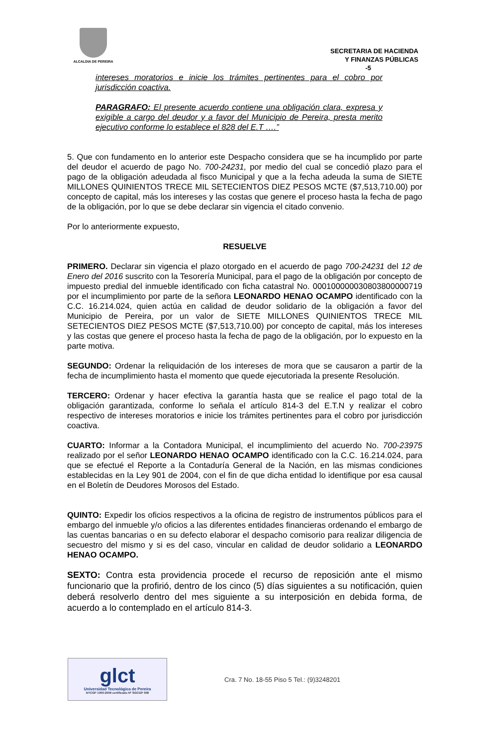ALCALDIA DE PEREIRA
SECRETARIA DE HACIENDA
Y FINANZAS PÚBLICAS
-5
intereses moratorios e inicie los trámites pertinentes para el cobro por jurisdicción coactiva.
PARAGRAFO: El presente acuerdo contiene una obligación clara, expresa y exigible a cargo del deudor y a favor del Municipio de Pereira, presta merito ejecutivo conforme lo establece el 828 del E.T ….”
5. Que con fundamento en lo anterior este Despacho considera que se ha incumplido por parte del deudor el acuerdo de pago No. 700-24231, por medio del cual se concedió plazo para el pago de la obligación adeudada al fisco Municipal y que a la fecha adeuda la suma de SIETE MILLONES QUINIENTOS TRECE MIL SETECIENTOS DIEZ PESOS MCTE ($7,513,710.00) por concepto de capital, más los intereses y las costas que genere el proceso hasta la fecha de pago de la obligación, por lo que se debe declarar sin vigencia el citado convenio.
Por lo anteriormente expuesto,
RESUELVE
PRIMERO. Declarar sin vigencia el plazo otorgado en el acuerdo de pago 700-24231 del 12 de Enero del 2016 suscrito con la Tesorería Municipal, para el pago de la obligación por concepto de impuesto predial del inmueble identificado con ficha catastral No. 000100000030803800000719 por el incumplimiento por parte de la señora LEONARDO HENAO OCAMPO identificado con la C.C. 16.214.024, quien actúa en calidad de deudor solidario de la obligación a favor del Municipio de Pereira, por un valor de SIETE MILLONES QUINIENTOS TRECE MIL SETECIENTOS DIEZ PESOS MCTE ($7,513,710.00) por concepto de capital, más los intereses y las costas que genere el proceso hasta la fecha de pago de la obligación, por lo expuesto en la parte motiva.
SEGUNDO: Ordenar la reliquidación de los intereses de mora que se causaron a partir de la fecha de incumplimiento hasta el momento que quede ejecutoriada la presente Resolución.
TERCERO: Ordenar y hacer efectiva la garantía hasta que se realice el pago total de la obligación garantizada, conforme lo señala el artículo 814-3 del E.T.N y realizar el cobro respectivo de intereses moratorios e inicie los trámites pertinentes para el cobro por jurisdicción coactiva.
CUARTO: Informar a la Contadora Municipal, el incumplimiento del acuerdo No. 700-23975 realizado por el señor LEONARDO HENAO OCAMPO identificado con la C.C. 16.214.024, para que se efectué el Reporte a la Contaduría General de la Nación, en las mismas condiciones establecidas en la Ley 901 de 2004, con el fin de que dicha entidad lo identifique por esa causal en el Boletín de Deudores Morosos del Estado.
QUINTO: Expedir los oficios respectivos a la oficina de registro de instrumentos públicos para el embargo del inmueble y/o oficios a las diferentes entidades financieras ordenando el embargo de las cuentas bancarias o en su defecto elaborar el despacho comisorio para realizar diligencia de secuestro del mismo y si es del caso, vincular en calidad de deudor solidario a LEONARDO HENAO OCAMPO.
SEXTO: Contra esta providencia procede el recurso de reposición ante el mismo funcionario que la profirió, dentro de los cinco (5) días siguientes a su notificación, quien deberá resolverlo dentro del mes siguiente a su interposición en debida forma, de acuerdo a lo contemplado en el artículo 814-3.
glct
Universidad Tecnológica de Pereira
NTCGP 1000:2009 certificado Nº SGCGP 008
Cra. 7 No. 18-55 Piso 5 Tel.: (9)3248201